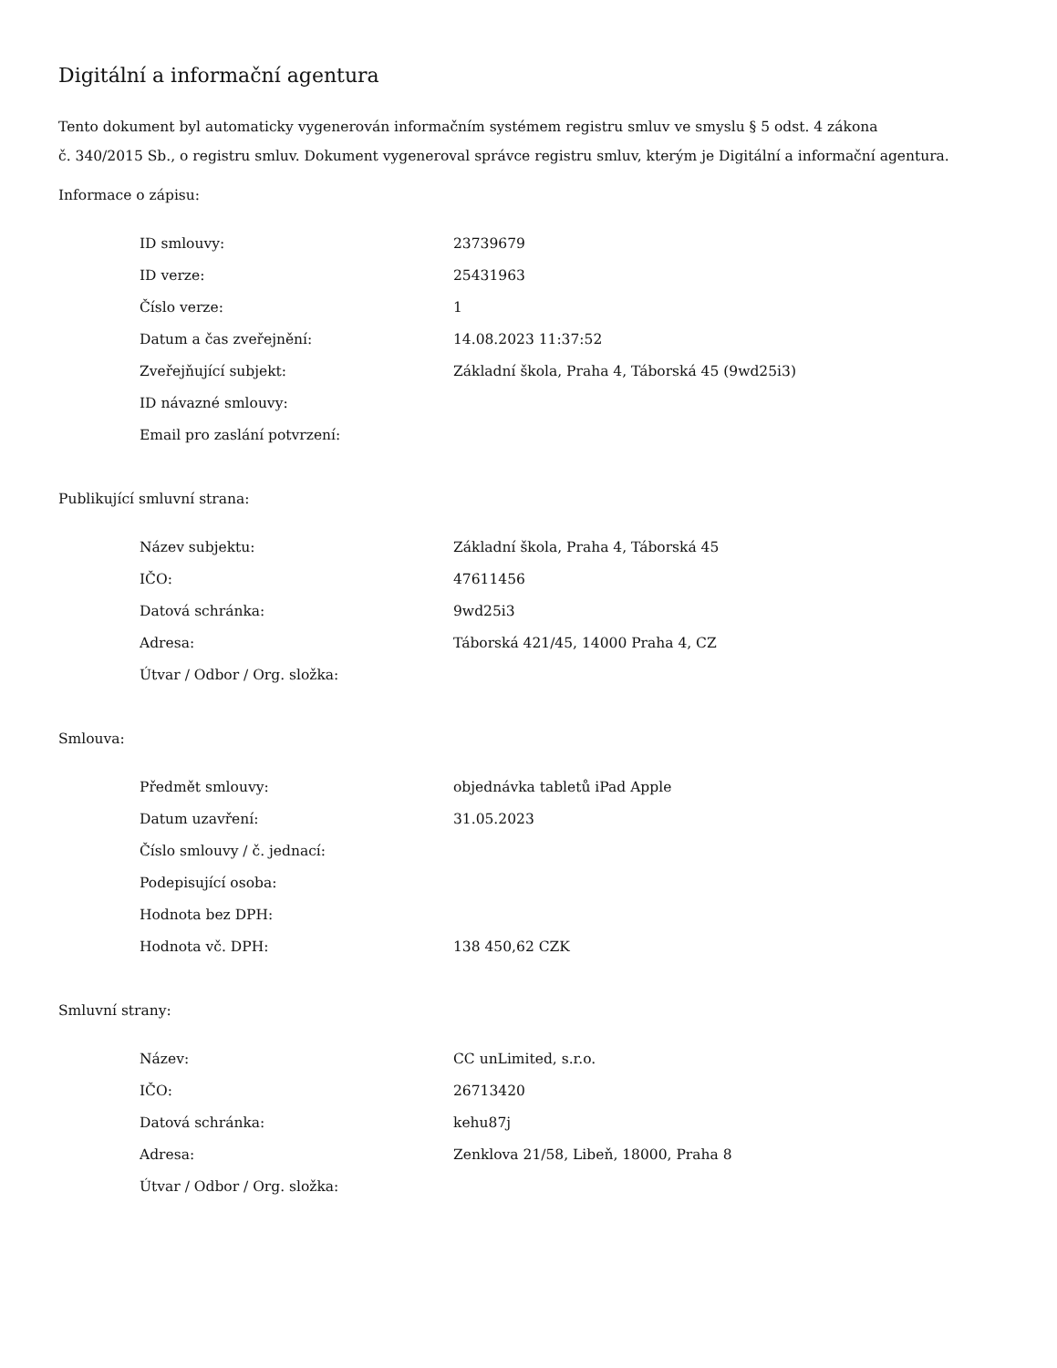Digitální a informační agentura
Tento dokument byl automaticky vygenerován informačním systémem registru smluv ve smyslu § 5 odst. 4 zákona
č. 340/2015 Sb., o registru smluv. Dokument vygeneroval správce registru smluv, kterým je Digitální a informační agentura.
Informace o zápisu:
| ID smlouvy: | 23739679 |
| ID verze: | 25431963 |
| Číslo verze: | 1 |
| Datum a čas zveřejnění: | 14.08.2023 11:37:52 |
| Zveřejňující subjekt: | Základní škola, Praha 4, Táborská 45 (9wd25i3) |
| ID návazné smlouvy: | |
| Email pro zaslání potvrzení: | |
Publikující smluvní strana:
| Název subjektu: | Základní škola, Praha 4, Táborská 45 |
| IČO: | 47611456 |
| Datová schránka: | 9wd25i3 |
| Adresa: | Táborská 421/45, 14000 Praha 4, CZ |
| Útvar / Odbor / Org. složka: | |
Smlouva:
| Předmět smlouvy: | objednávka tabletů iPad Apple |
| Datum uzavření: | 31.05.2023 |
| Číslo smlouvy / č. jednací: | |
| Podepisující osoba: | |
| Hodnota bez DPH: | |
| Hodnota vč. DPH: | 138 450,62 CZK |
Smluvní strany:
| Název: | CC unLimited, s.r.o. |
| IČO: | 26713420 |
| Datová schránka: | kehu87j |
| Adresa: | Zenklova 21/58, Libeň, 18000, Praha 8 |
| Útvar / Odbor / Org. složka: | |